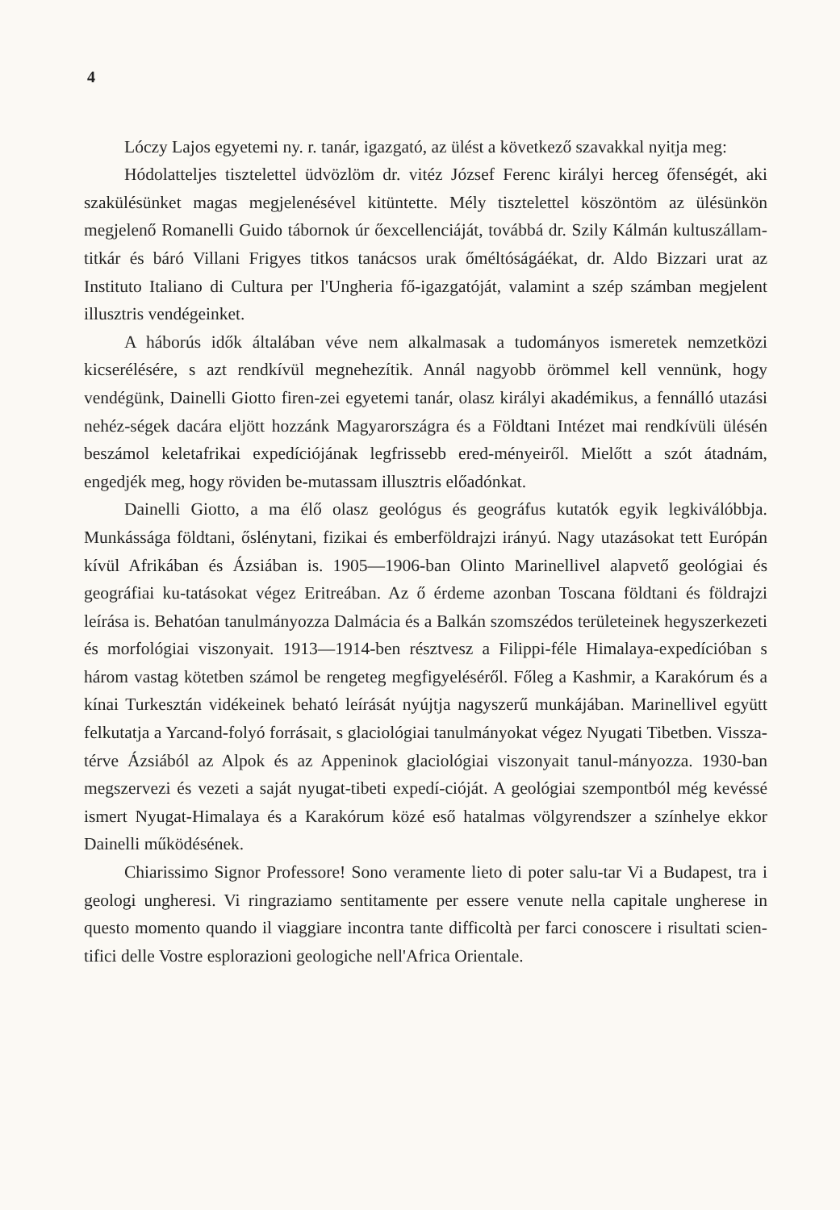4
Lóczy Lajos egyetemi ny. r. tanár, igazgató, az ülést a következő szavakkal nyitja meg:
Hódolatteljes tisztelettel üdvözlöm dr. vitéz József Ferenc királyi herceg őfenségét, aki szakülésünket magas megjelenésével kitüntette. Mély tisztelettel köszöntöm az ülésünkön megjelenő Romanelli Guido tábornok úr őexcellenciáját, továbbá dr. Szily Kálmán kultuszállam-titkár és báró Villani Frigyes titkos tanácsos urak őméltóságáékat, dr. Aldo Bizzari urat az Instituto Italiano di Cultura per l'Ungheria fő-igazgatóját, valamint a szép számban megjelent illusztris vendégeinket.
A háborús idők általában véve nem alkalmasak a tudományos ismeretek nemzetközi kicserélésére, s azt rendkívül megnehezítik. Annál nagyobb örömmel kell vennünk, hogy vendégünk, Dainelli Giotto firen-zei egyetemi tanár, olasz királyi akadémikus, a fennálló utazási nehéz-ségek dacára eljött hozzánk Magyarországra és a Földtani Intézet mai rendkívüli ülésén beszámol keletafrikai expedíciójának legfrissebb ered-ményeiről. Mielőtt a szót átadnám, engedjék meg, hogy röviden be-mutassam illusztris előadónkat.
Dainelli Giotto, a ma élő olasz geológus és geográfus kutatók egyik legkiválóbbja. Munkássága földtani, őslénytani, fizikai és emberföldrajzi irányú. Nagy utazásokat tett Európán kívül Afrikában és Ázsiában is. 1905—1906-ban Olinto Marinellivel alapvető geológiai és geográfiai ku-tatásokat végez Eritreában. Az ő érdeme azonban Toscana földtani és földrajzi leírása is. Behatóan tanulmányozza Dalmácia és a Balkán szomszédos területeinek hegyszerkezeti és morfológiai viszonyait. 1913—1914-ben résztvesz a Filippi-féle Himalaya-expedícióban s három vastag kötetben számol be rengeteg megfigyeléséről. Főleg a Kashmir, a Karakórum és a kínai Turkesztán vidékeinek beható leírását nyújtja nagyszerű munkájában. Marinellivel együtt felkutatja a Yarcand-folyó forrásait, s glaciológiai tanulmányokat végez Nyugati Tibetben. Vissza-térve Ázsiából az Alpok és az Appeninok glaciológiai viszonyait tanul-mányozza. 1930-ban megszervezi és vezeti a saját nyugat-tibeti expedí-cióját. A geológiai szempontból még kevéssé ismert Nyugat-Himalaya és a Karakórum közé eső hatalmas völgyrendszer a színhelye ekkor Dainelli működésének.
Chiarissimo Signor Professore! Sono veramente lieto di poter salu-tar Vi a Budapest, tra i geologi ungheresi. Vi ringraziamo sentitamente per essere venute nella capitale ungherese in questo momento quando il viaggiare incontra tante difficoltà per farci conoscere i risultati scien-tifici delle Vostre esplorazioni geologiche nell'Africa Orientale.